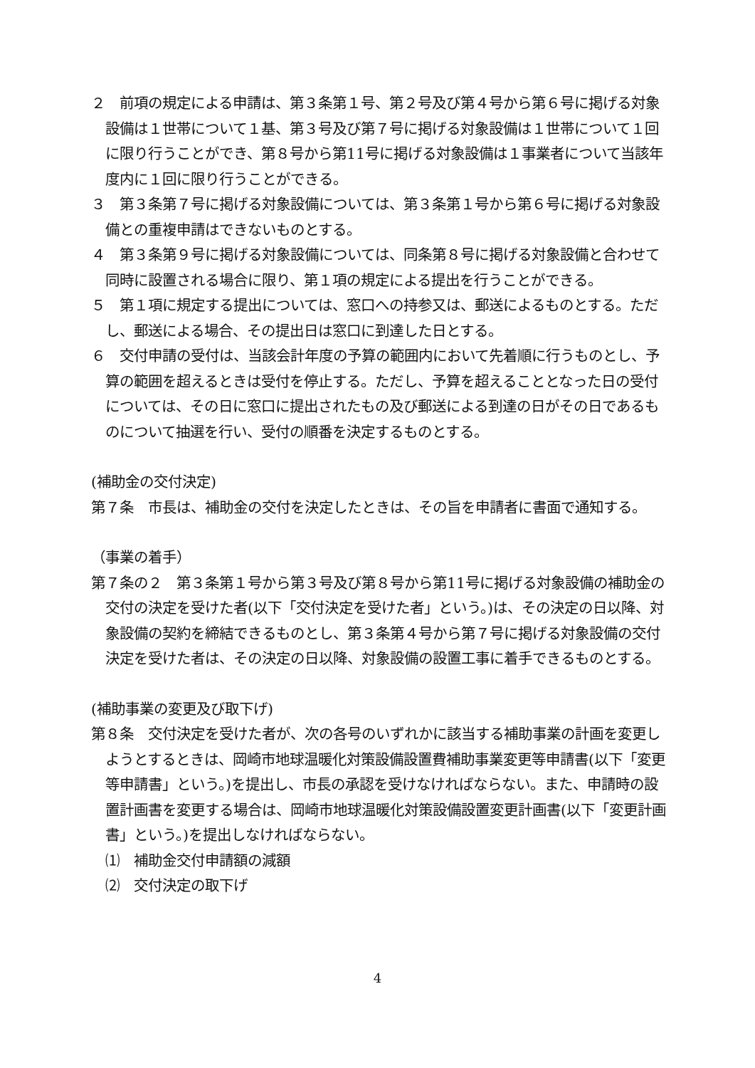２　前項の規定による申請は、第３条第１号、第２号及び第４号から第６号に掲げる対象設備は１世帯について１基、第３号及び第７号に掲げる対象設備は１世帯について１回に限り行うことができ、第８号から第11号に掲げる対象設備は１事業者について当該年度内に１回に限り行うことができる。
３　第３条第７号に掲げる対象設備については、第３条第１号から第６号に掲げる対象設備との重複申請はできないものとする。
４　第３条第９号に掲げる対象設備については、同条第８号に掲げる対象設備と合わせて同時に設置される場合に限り、第１項の規定による提出を行うことができる。
５　第１項に規定する提出については、窓口への持参又は、郵送によるものとする。ただし、郵送による場合、その提出日は窓口に到達した日とする。
６　交付申請の受付は、当該会計年度の予算の範囲内において先着順に行うものとし、予算の範囲を超えるときは受付を停止する。ただし、予算を超えることとなった日の受付については、その日に窓口に提出されたもの及び郵送による到達の日がその日であるものについて抽選を行い、受付の順番を決定するものとする。
(補助金の交付決定)
第７条　市長は、補助金の交付を決定したときは、その旨を申請者に書面で通知する。
（事業の着手）
第７条の２　第３条第１号から第３号及び第８号から第11号に掲げる対象設備の補助金の交付の決定を受けた者(以下「交付決定を受けた者」という。)は、その決定の日以降、対象設備の契約を締結できるものとし、第３条第４号から第７号に掲げる対象設備の交付決定を受けた者は、その決定の日以降、対象設備の設置工事に着手できるものとする。
(補助事業の変更及び取下げ)
第８条　交付決定を受けた者が、次の各号のいずれかに該当する補助事業の計画を変更しようとするときは、岡崎市地球温暖化対策設備設置費補助事業変更等申請書(以下「変更等申請書」という。)を提出し、市長の承認を受けなければならない。また、申請時の設置計画書を変更する場合は、岡崎市地球温暖化対策設備設置変更計画書(以下「変更計画書」という。)を提出しなければならない。
⑴　補助金交付申請額の減額
⑵　交付決定の取下げ
4